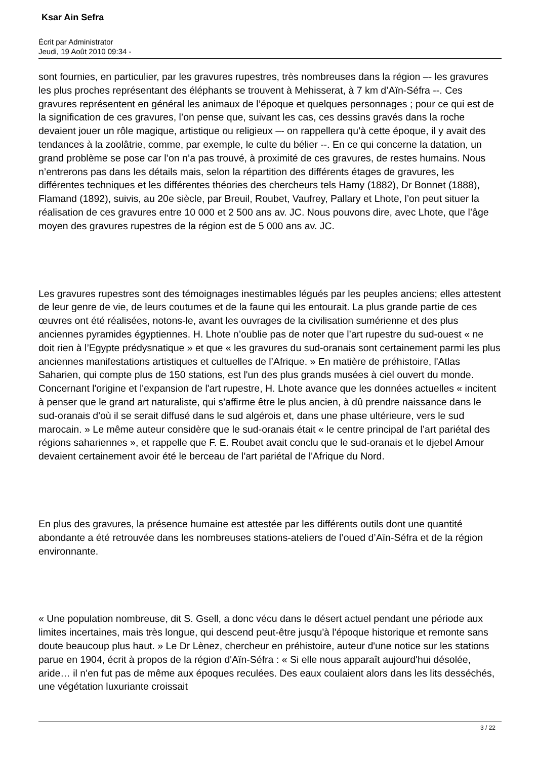Ksar Ain Sefra
Écrit par Administrator
Jeudi, 19 Août 2010 09:34 -
sont fournies, en particulier, par les gravures rupestres, très nombreuses dans la région –- les gravures les plus proches représentant des éléphants se trouvent à Mehisserat, à 7 km d’Aïn-Séfra --. Ces gravures représentent en général les animaux de l’époque et quelques personnages ; pour ce qui est de la signification de ces gravures, l’on pense que, suivant les cas, ces dessins gravés dans la roche devaient jouer un rôle magique, artistique ou religieux –- on rappellera qu’à cette époque, il y avait des tendances à la zoolâtrie, comme, par exemple, le culte du bélier --. En ce qui concerne la datation, un grand problème se pose car l’on n’a pas trouvé, à proximité de ces gravures, de restes humains. Nous n’entrerons pas dans les détails mais, selon la répartition des différents étages de gravures, les différentes techniques et les différentes théories des chercheurs tels Hamy (1882), Dr Bonnet (1888), Flamand (1892), suivis, au 20e siècle, par Breuil, Roubet, Vaufrey, Pallary et Lhote, l’on peut situer la réalisation de ces gravures entre 10 000 et 2 500 ans av. JC. Nous pouvons dire, avec Lhote, que l’âge moyen des gravures rupestres de la région est de 5 000 ans av. JC.
Les gravures rupestres sont des témoignages inestimables légués par les peuples anciens; elles attestent de leur genre de vie, de leurs coutumes et de la faune qui les entourait. La plus grande partie de ces œuvres ont été réalisées, notons-le, avant les ouvrages de la civilisation sumérienne et des plus anciennes pyramides égyptiennes. H. Lhote n’oublie pas de noter que l’art rupestre du sud-ouest « ne doit rien à l’Egypte prédysnatique » et que « les gravures du sud-oranais sont certainement parmi les plus anciennes manifestations artistiques et cultuelles de l’Afrique. » En matière de préhistoire, l'Atlas Saharien, qui compte plus de 150 stations, est l'un des plus grands musées à ciel ouvert du monde. Concernant l'origine et l'expansion de l'art rupestre, H. Lhote avance que les données actuelles « incitent à penser que le grand art naturaliste, qui s'affirme être le plus ancien, à dû prendre naissance dans le sud-oranais d'où il se serait diffusé dans le sud algérois et, dans une phase ultérieure, vers le sud marocain. » Le même auteur considère que le sud-oranais était « le centre principal de l’art pariétal des régions sahariennes », et rappelle que F. E. Roubet avait conclu que le sud-oranais et le djebel Amour devaient certainement avoir été le berceau de l'art pariétal de l'Afrique du Nord.
En plus des gravures, la présence humaine est attestée par les différents outils dont une quantité abondante a été retrouvée dans les nombreuses stations-ateliers de l’oued d’Aïn-Séfra et de la région environnante.
« Une population nombreuse, dit S. Gsell, a donc vécu dans le désert actuel pendant une période aux limites incertaines, mais très longue, qui descend peut-être jusqu'à l'époque historique et remonte sans doute beaucoup plus haut. » Le Dr Lènez, chercheur en préhistoire, auteur d'une notice sur les stations parue en 1904, écrit à propos de la région d'Aïn-Séfra : « Si elle nous apparaît aujourd'hui désolée, aride… il n'en fut pas de même aux époques reculées. Des eaux coulaient alors dans les lits desséchés, une végétation luxuriante croissait
3 / 22